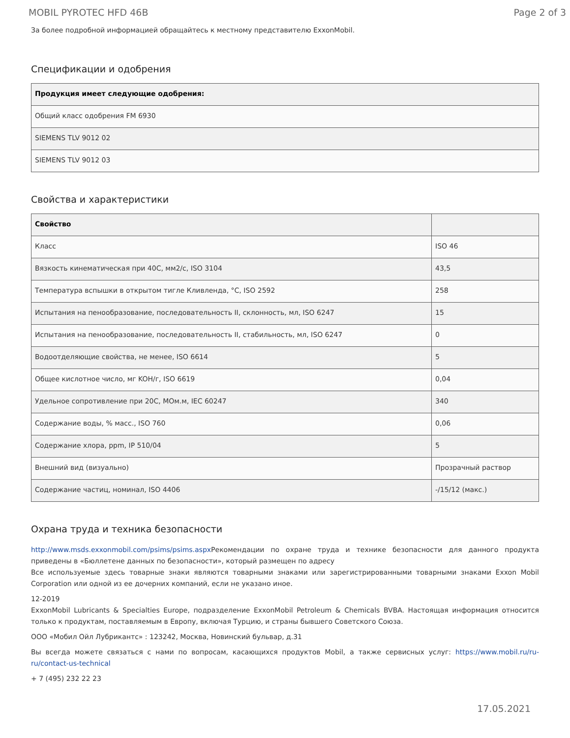MOBIL PYROTEC HFD 46B Page 2 of 3
За более подробной информацией обращайтесь к местному представителю ExxonMobil.
Спецификации и одобрения
| Продукция имеет следующие одобрения: |
| --- |
| Общий класс одобрения FM 6930 |
| SIEMENS TLV 9012 02 |
| SIEMENS TLV 9012 03 |
Свойства и характеристики
| Свойство | |
| --- | --- |
| Класс | ISO 46 |
| Вязкость кинематическая при 40C, мм2/с, ISO 3104 | 43,5 |
| Температура вспышки в открытом тигле Кливленда, °C, ISO 2592 | 258 |
| Испытания на пенообразование, последовательность II, склонность, мл, ISO 6247 | 15 |
| Испытания на пенообразование, последовательность II, стабильность, мл, ISO 6247 | 0 |
| Водоотделяющие свойства, не менее, ISO 6614 | 5 |
| Общее кислотное число, мг KOH/г, ISO 6619 | 0,04 |
| Удельное сопротивление при 20C, MОм.м, IEC 60247 | 340 |
| Содержание воды, % масс., ISO 760 | 0,06 |
| Содержание хлора, ppm, IP 510/04 | 5 |
| Внешний вид (визуально) | Прозрачный раствор |
| Содержание частиц, номинал, ISO 4406 | -/15/12 (макс.) |
Охрана труда и техника безопасности
http://www.msds.exxonmobil.com/psims/psims.aspx Рекомендации по охране труда и технике безопасности для данного продукта приведены в «Бюллетене данных по безопасности», который размещен по адресу
Все используемые здесь товарные знаки являются товарными знаками или зарегистрированными товарными знаками Exxon Mobil Corporation или одной из ее дочерних компаний, если не указано иное.
12-2019
ExxonMobil Lubricants & Specialties Europe, подразделение ExxonMobil Petroleum & Chemicals BVBA. Настоящая информация относится только к продуктам, поставляемым в Европу, включая Турцию, и страны бывшего Советского Союза.
ООО «Мобил Ойл Лубрикантс» : 123242, Москва, Новинский бульвар, д.31
Вы всегда можете связаться с нами по вопросам, касающихся продуктов Mobil, а также сервисных услуг: https://www.mobil.ru/ru-ru/contact-us-technical
+ 7 (495) 232 22 23
17.05.2021